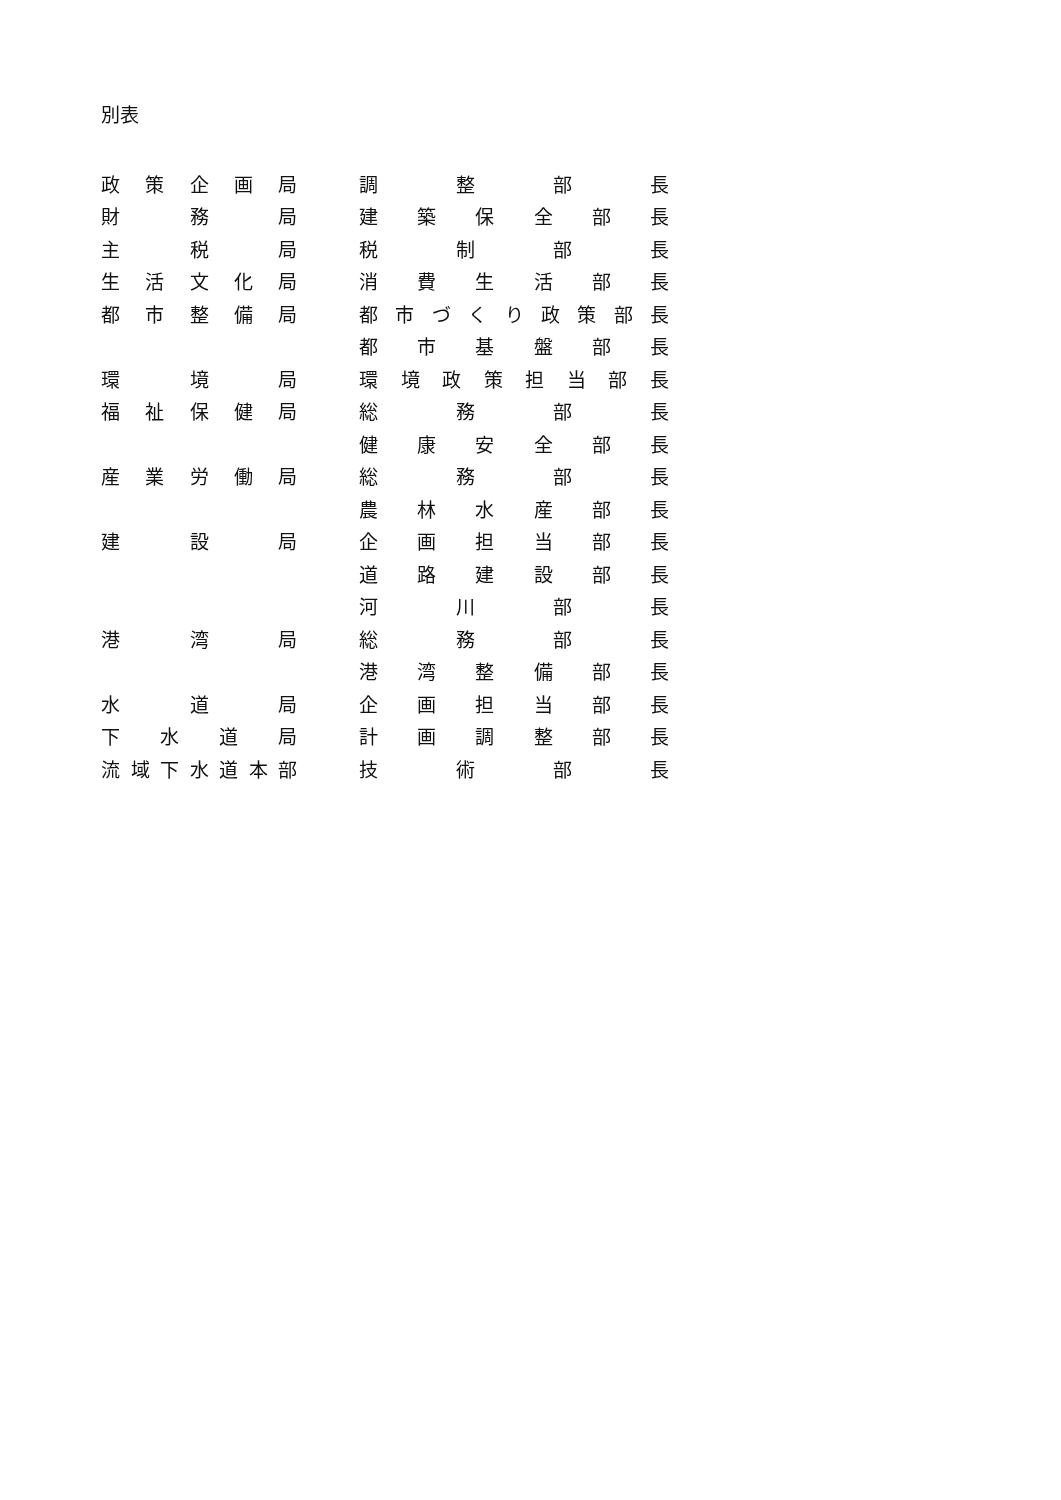別表
| 政策企画局 | | 調整部長 |
| 財務局 | | 建築保全部長 |
| 主税局 | | 税制部長 |
| 生活文化局 | | 消費生活部長 |
| 都市整備局 | | 都市づくり政策部長 |
| | | 都市基盤部長 |
| 環境局 | | 環境政策担当部長 |
| 福祉保健局 | | 総務部長 |
| | | 健康安全部長 |
| 産業労働局 | | 総務部長 |
| | | 農林水産部長 |
| 建設局 | | 企画担当部長 |
| | | 道路建設部長 |
| | | 河川部長 |
| 港湾局 | | 総務部長 |
| | | 港湾整備部長 |
| 水道局 | | 企画担当部長 |
| 下水道局 | | 計画調整部長 |
| 流域下水道本部 | | 技術部長 |